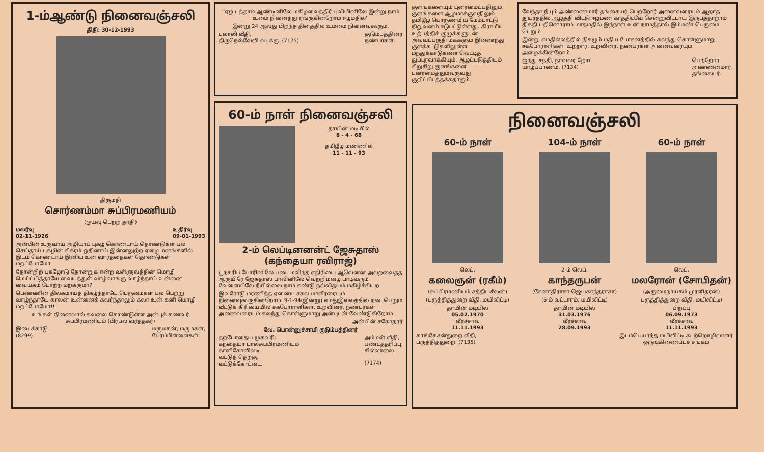1-ம்ஆண்டு நினைவஞ்சலி
திதி: 30-12-1993
திருமதி
சொர்ணம்மா சுப்பிரமணியம்
(ஓய்வு பெற்ற தாதி)
மலர்வு
02-11-1926 உதிர்வு
09-01-1993
அன்பின் உருவாய் அழியாப் புகழ் கொண்டாய் தொண்டுகள் பல செய்தாய் புகழின் சிகரம் ஒதினாய் இன்னலுற்ற ஏழை மனங்களில் இடம் கொண்டாய் இனிய உன் வார்த்தைகள் தொண்டுகள் மறப்போமோ
தோன்றிற் புகழோடு தோன்றுக என்ற வள்ளுவத்தின் மொழி மெய்ப்பித்தாயே வையத்துள் வாழ்வாங்கு வாழ்ந்தாய் உன்னை வையகம் போற்ற மறக்குமா?
பெண்ணின் திலகமாய்த் திகழ்ந்தாயே பெருமைகள் பல பெற்று வாழ்ந்தாயே காலன் உன்னைக் கவர்ந்தாலும் கலா உன் கனி மொழி மறப்போமோ!!
உங்கள் நினைவால் கவலை கொண்டுள்ள அன்புக் கணவர் சுப்பிரமணியம் (பிரபல வர்த்தகர்)
இடைக்காடு.
(8299) மருமகன், மருமகள்,
பேரப்பிள்ளைகள்.
''ஏழ் பத்தாம் ஆண்டினிலே மகிழவைத்திர் புவியினிலே இன்று நாம் உமை நினைந்து ஏங்குகின்றோம் ஈழமதில்''
இன்று 24 ஆவது பிறந்த தினத்தில் உம்மை நினைவுகூரும்.
பலாலி வீதி,
திருநெல்வேலி-வடக்கு. (7175) குடும்பத்தினர்
நண்பர்கள்.
60-ம் நாள் நினைவஞ்சலி
தாயின் மடியில்
8 - 4 - 68
தமிழீழ மண்ணில்
11 - 11 - 93
2-ம் லெப்டினனன்ட் ஜேசுதாஸ்
(கந்தையா ரவிராஜ்)
பூநகரிப் போரினிலே படை மலிந்த எதிரியை ஆவென்ன அலறவைத்த ஆருயிரே ஜேசுதாஸ் பாவினிலே வெற்றிமழை பாடிவரும் வேளையிலே நீயில்லை நாம் கண்டு நல்லிதயம் மகிழ்ச்சியுற
இவரோடு மரணித்த ஏனைய சகல மாவீரரையும் நினைவுகூருகின்றோம். 9-1-94(இன்று) எமதுஇல்லத்தில் நடைபெறும் வீட்டுக் கிரியையில் சகபோராளிகள், உறவினர், நண்பர்கள் அனைவரையும் கலந்து கொள்ளுமாறு அன்புடன் வேண்டுகிறோம்.
அன்பின் சகோதரர்
வே. பொன்னுச்சாமி குடும்பத்தினர்
தற்போதைய முகவரி:
கந்தையா பாலசுப்பிரமணியம்
காளிகோவிலடி,
வட்டுத் தெற்கு,
வட்டுக்கோட்டை. அம்மன் வீதி,
பண்டத்தரிப்பு,
சில்லாலை.
(7174)
குளங்களையும் புனரமைப்பதிலும், குளங்களை ஆழமாக்குவதிலும் தமிழீழ பொருண்மிய மேம்பாட்டு நிறுவனம் ஈடுபட்டுள்ளது. கிராமிய உற்பத்திக் குழுக்களுடன் அவ்வப்பகுதி மக்களும் இணைந்து குளக்கட்டுகளிலுள்ள மந்துக்காடுகளை வெட்டித் துப்புரவாக்கியும், ஆழப்படுத்தியும் சிறுசிறு குளங்களை புனரமைத்தும்வருவது குறிப்பிடத்தக்கதாகும்.
வேந்தா நீயும் அண்ணைமார் தங்கையர் பெற்றோர் அனைவரையும் ஆறாத துயரத்தில் ஆழ்த்தி விட்டு ஈழமண் காத்திடவே சென்றுவிட்டாய் இருபத்தாறாம் திகதி பதினொராம் மாதமதில் இந்நாள் உன் நாமத்தால் இம்மண் பெருமை பெறும்
இன்று எமதில்லத்தில் நிகழும் மதிய போசனத்தில் கலந்து கொள்ளுமாறு சகபோராளிகள், உற்றார், உறவினர், நண்பர்கள் அனைவரையும் அழைக்கின்றோம்
ஐந்து சந்தி, நாவலர் றோட்
யாழ்ப்பாணம். (7134) பெற்றோர்
அண்ணன்மார்,
தங்கையர்.
நினைவஞ்சலி
60-ம் நாள்
லெப்.
கலைஞன் (ரகீம்)
(சுப்பிரமணியம் சத்தியசீலன்)
(பருத்தித்துறை வீதி, மயிலிட்டி)
தாயின் மடியில்
05.02.1970
வீரச்சாவு
11.11.1993
104-ம் நாள்
2-ம் லெப்.
காந்தருபன்
(சேனாதிராசா ஜெயகாந்தராசா)
(6-ம் வட்டாரம், மயிலிட்டி)
தாயின் மடியில்
31.03.1976
வீரச்சாவு
28.09.1993
60-ம் நாள்
லெப்.
மலரோன் (சோபிதன்)
(அருமைநாயகம் முரளிதரன்)
பருத்தித்துறை வீதி, மயிலிட்டி)
பிறப்பு
06.09.1973
வீரச்சாவு
11.11.1993
காங்கேசன்துறை வீதி,
பருத்தித்துறை. (7135) இடம்பெயர்ந்த மயிலிட்டி கடற்றொழிலாளர்
ஒருங்கிணைப்புச் சங்கம்